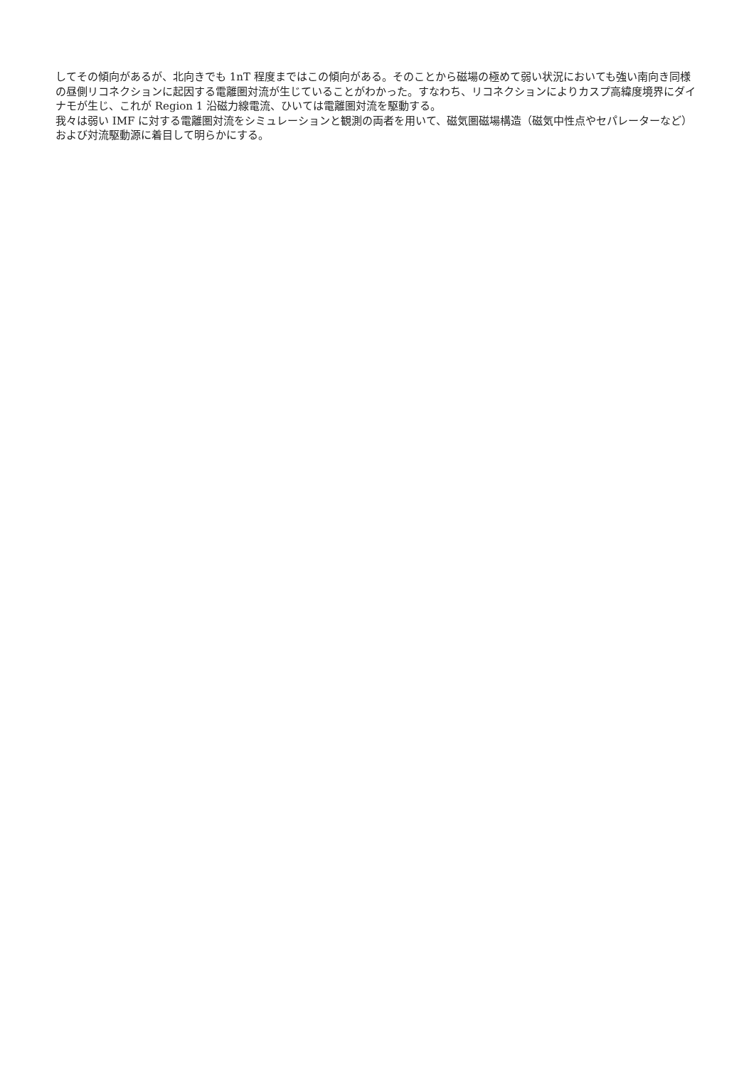してその傾向があるが、北向きでも 1nT 程度まではこの傾向がある。そのことから磁場の極めて弱い状況においても強い南向き同様の昼側リコネクションに起因する電離圏対流が生じていることがわかった。すなわち、リコネクションによりカスプ高緯度境界にダイナモが生じ、これが Region 1 沿磁力線電流、ひいては電離圏対流を駆動する。
我々は弱い IMF に対する電離圏対流をシミュレーションと観測の両者を用いて、磁気圏磁場構造（磁気中性点やセパレーターなど）および対流駆動源に着目して明らかにする。